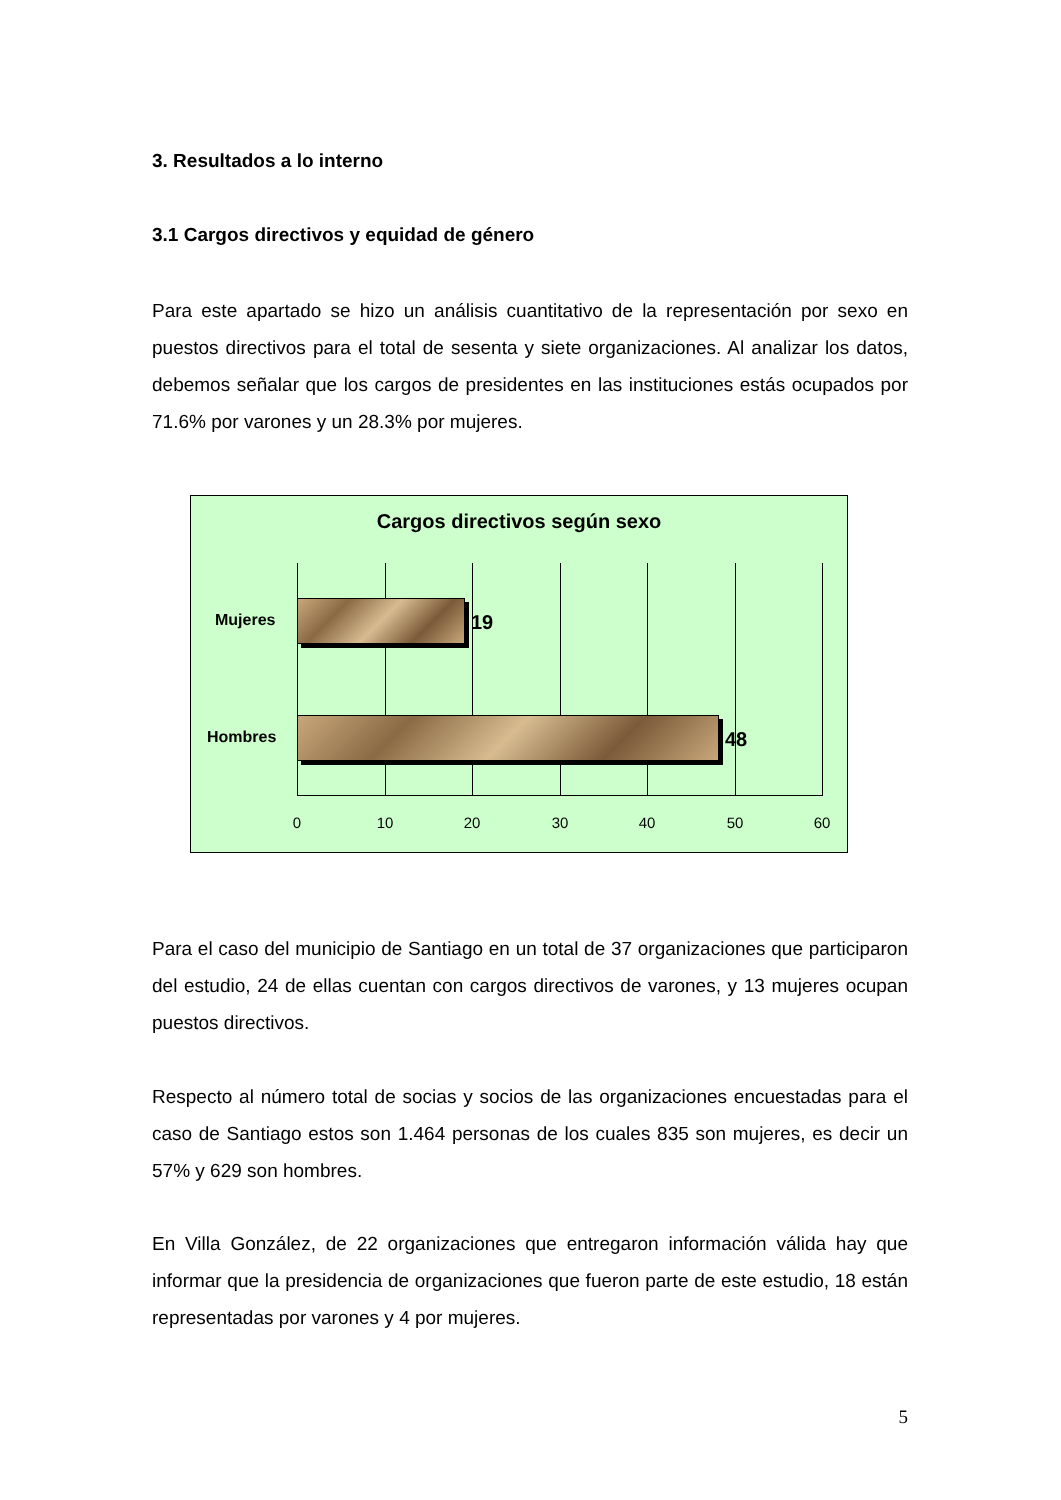3. Resultados a lo interno
3.1 Cargos directivos y equidad de género
Para este apartado se hizo un análisis cuantitativo de la representación por sexo en puestos directivos para el total de sesenta y siete organizaciones. Al analizar los datos, debemos señalar que los cargos de presidentes en las instituciones estás ocupados por 71.6% por varones y un 28.3% por mujeres.
Cargos directivos según sexo
Mujeres 19
Hombres 48
0 10 20 30 40 50 60
Para el caso del municipio de Santiago en un total de 37 organizaciones que participaron del estudio, 24 de ellas cuentan con cargos directivos de varones, y 13 mujeres ocupan puestos directivos.
Respecto al número total de socias y socios de las organizaciones encuestadas para el caso de Santiago estos son 1.464 personas de los cuales 835 son mujeres, es decir un 57% y 629 son hombres.
En Villa González, de 22 organizaciones que entregaron información válida hay que informar que la presidencia de organizaciones que fueron parte de este estudio, 18 están representadas por varones y 4 por mujeres.
5